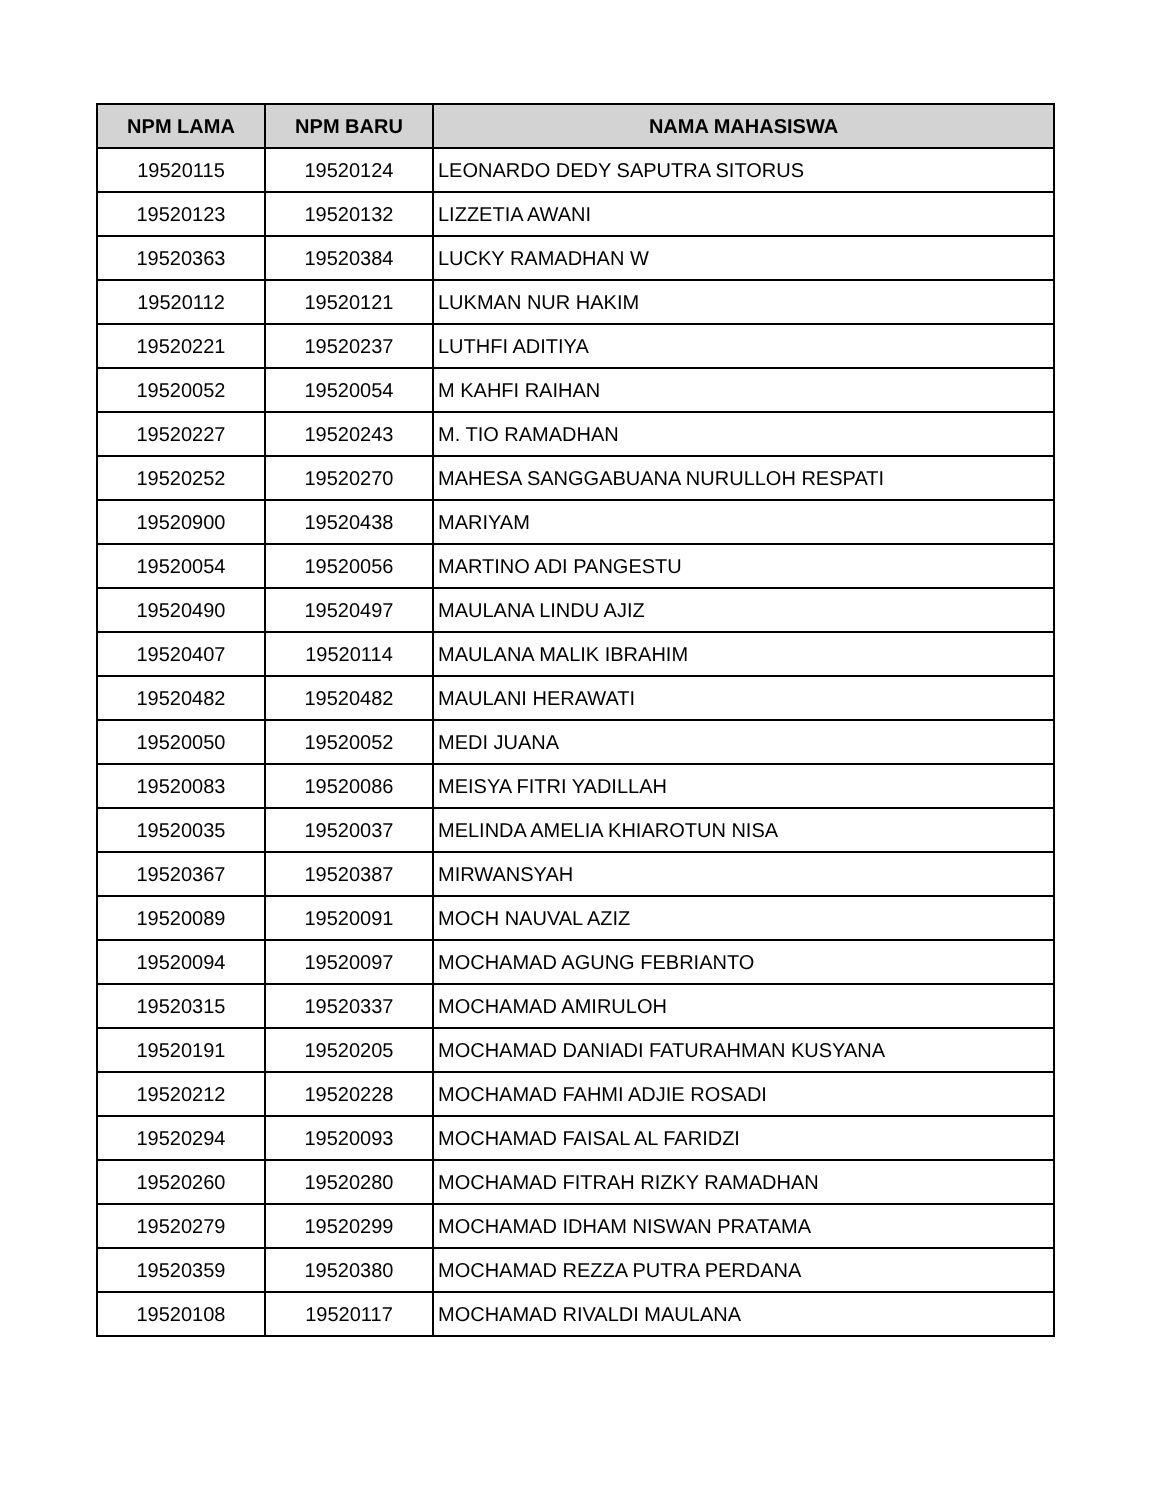| NPM LAMA | NPM BARU | NAMA MAHASISWA |
| --- | --- | --- |
| 19520115 | 19520124 | LEONARDO DEDY SAPUTRA SITORUS |
| 19520123 | 19520132 | LIZZETIA AWANI |
| 19520363 | 19520384 | LUCKY RAMADHAN W |
| 19520112 | 19520121 | LUKMAN NUR HAKIM |
| 19520221 | 19520237 | LUTHFI ADITIYA |
| 19520052 | 19520054 | M KAHFI RAIHAN |
| 19520227 | 19520243 | M. TIO RAMADHAN |
| 19520252 | 19520270 | MAHESA SANGGABUANA NURULLOH RESPATI |
| 19520900 | 19520438 | MARIYAM |
| 19520054 | 19520056 | MARTINO ADI PANGESTU |
| 19520490 | 19520497 | MAULANA LINDU AJIZ |
| 19520407 | 19520114 | MAULANA MALIK IBRAHIM |
| 19520482 | 19520482 | MAULANI HERAWATI |
| 19520050 | 19520052 | MEDI JUANA |
| 19520083 | 19520086 | MEISYA FITRI YADILLAH |
| 19520035 | 19520037 | MELINDA AMELIA KHIAROTUN NISA |
| 19520367 | 19520387 | MIRWANSYAH |
| 19520089 | 19520091 | MOCH NAUVAL AZIZ |
| 19520094 | 19520097 | MOCHAMAD AGUNG FEBRIANTO |
| 19520315 | 19520337 | MOCHAMAD AMIRULOH |
| 19520191 | 19520205 | MOCHAMAD DANIADI FATURAHMAN KUSYANA |
| 19520212 | 19520228 | MOCHAMAD FAHMI ADJIE ROSADI |
| 19520294 | 19520093 | MOCHAMAD FAISAL AL FARIDZI |
| 19520260 | 19520280 | MOCHAMAD FITRAH RIZKY RAMADHAN |
| 19520279 | 19520299 | MOCHAMAD IDHAM NISWAN PRATAMA |
| 19520359 | 19520380 | MOCHAMAD REZZA PUTRA PERDANA |
| 19520108 | 19520117 | MOCHAMAD RIVALDI MAULANA |